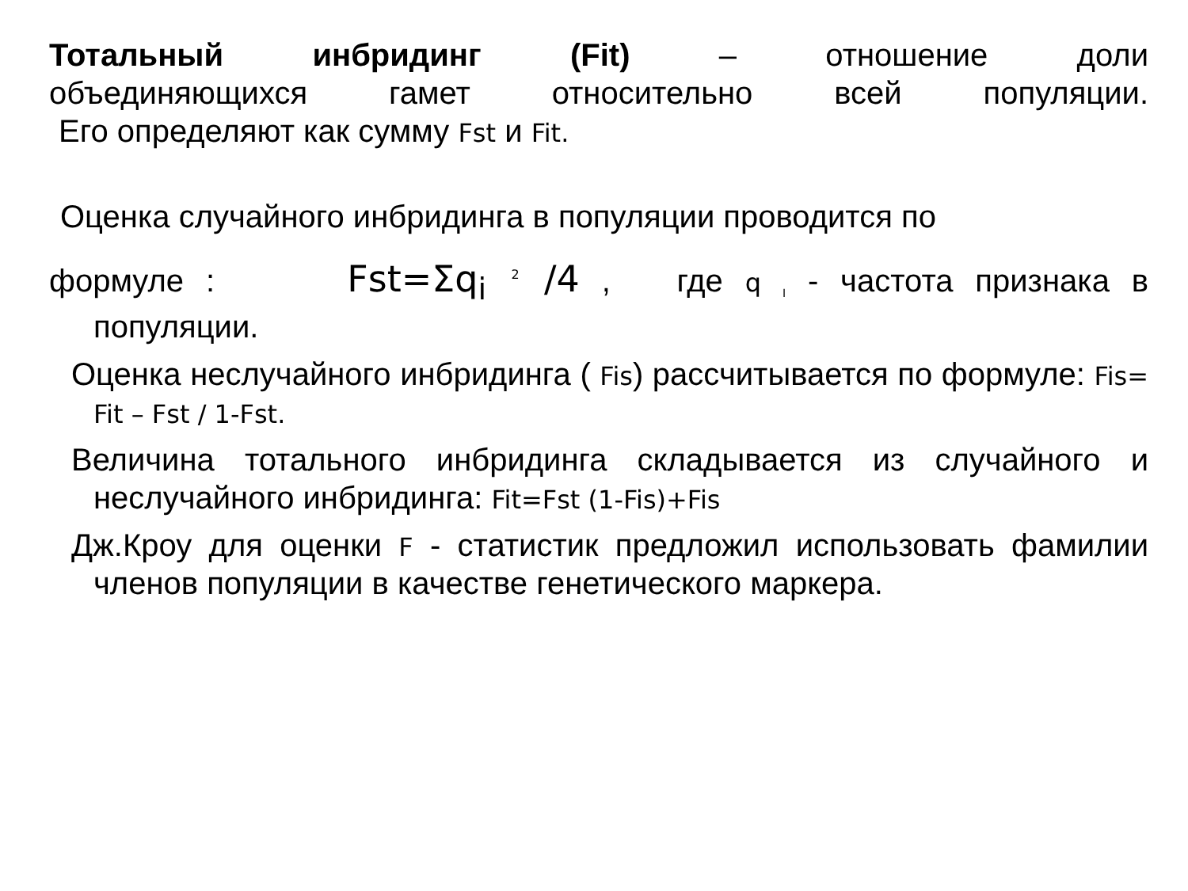Тотальный инбридинг (Fit) – отношение доли
объединяющихся гамет относительно всей популяции.
Его определяют как сумму Fst и Fit.
Оценка случайного инбридинга в популяции проводится по
формуле : Fst=Σq<sub>i</sub> <sup>2</sup> /4 , где q <sub>I</sub> - частота признака в
популяции.
Оценка неслучайного инбридинга ( Fis) рассчитывается по формуле: Fis= Fit – Fst / 1-Fst.
Величина тотального инбридинга складывается из случайного и неслучайного инбридинга: Fit=Fst (1-Fis)+Fis
Дж.Кроу для оценки F - статистик предложил использовать фамилии членов популяции в качестве генетического маркера.